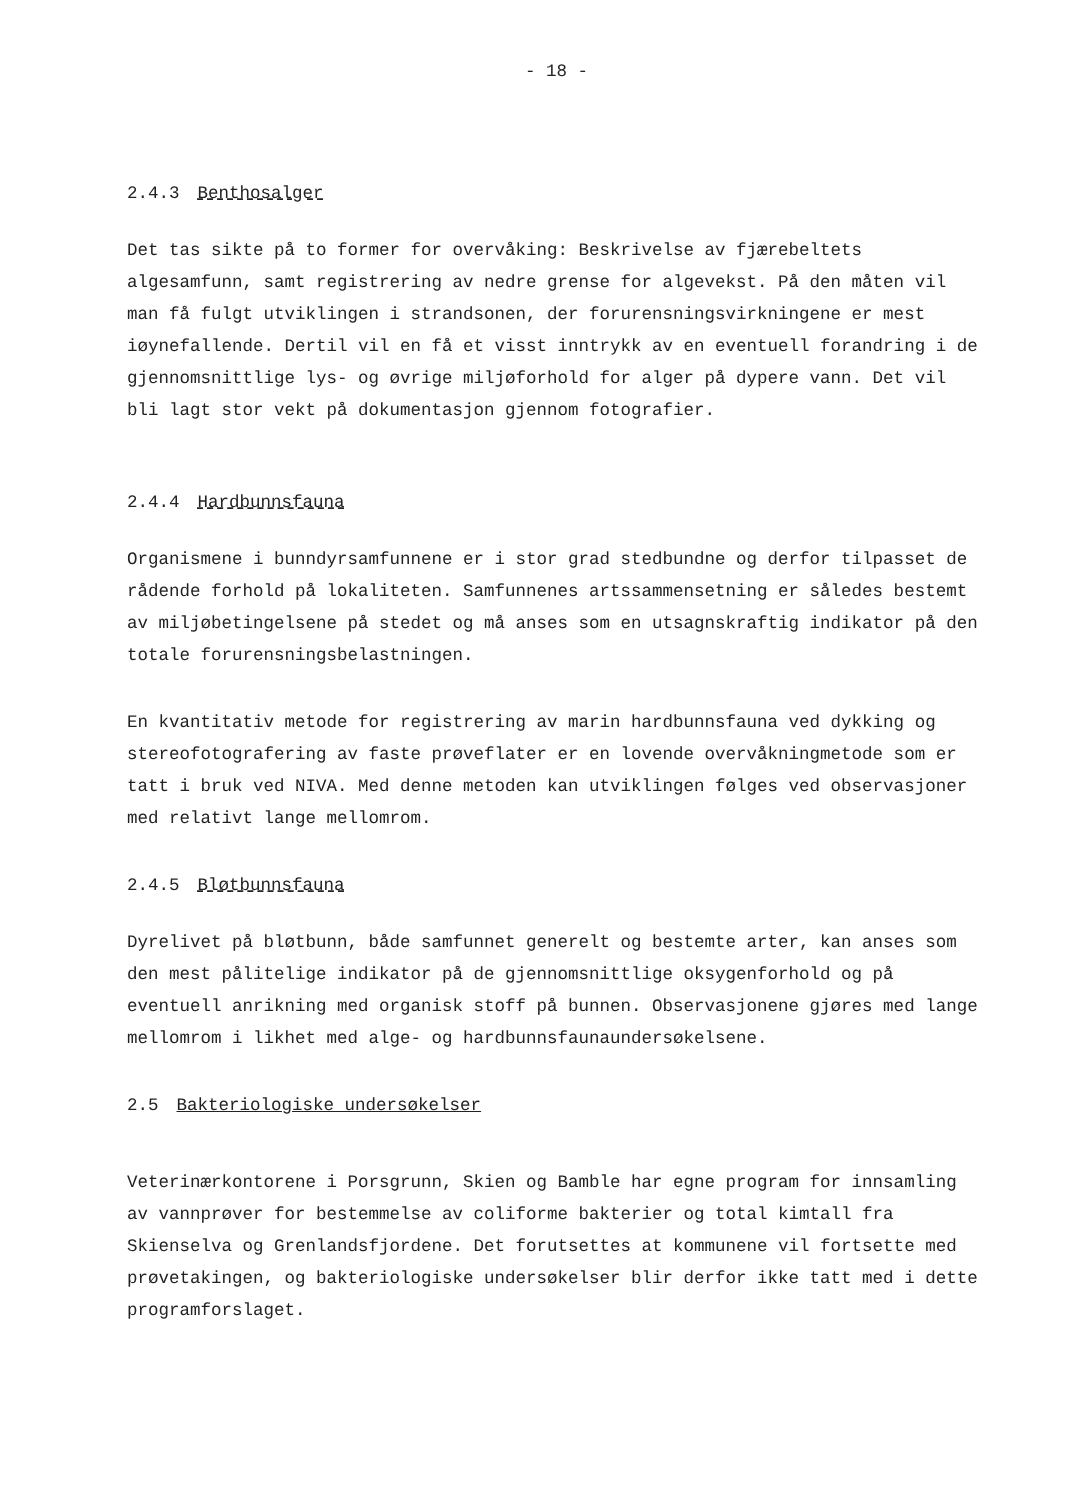- 18 -
2.4.3 Benthosalger
Det tas sikte på to former for overvåking: Beskrivelse av fjærebeltets algesamfunn, samt registrering av nedre grense for algevekst. På den måten vil man få fulgt utviklingen i strandsonen, der forurensningsvirkningene er mest iøynefallende. Dertil vil en få et visst inntrykk av en eventuell forandring i de gjennomsnittlige lys- og øvrige miljøforhold for alger på dypere vann. Det vil bli lagt stor vekt på dokumentasjon gjennom fotografier.
2.4.4 Hardbunnsfauna
Organismene i bunndyrsamfunnene er i stor grad stedbundne og derfor tilpasset de rådende forhold på lokaliteten. Samfunnenes artssammensetning er således bestemt av miljøbetingelsene på stedet og må anses som en utsagnskraftig indikator på den totale forurensningsbelastningen.
En kvantitativ metode for registrering av marin hardbunnsfauna ved dykking og stereofotografering av faste prøveflater er en lovende overvåkningmetode som er tatt i bruk ved NIVA. Med denne metoden kan utviklingen følges ved observasjoner med relativt lange mellomrom.
2.4.5 Bløtbunnsfauna
Dyrelivet på bløtbunn, både samfunnet generelt og bestemte arter, kan anses som den mest pålitelige indikator på de gjennomsnittlige oksygenforhold og på eventuell anrikning med organisk stoff på bunnen. Observasjonene gjøres med lange mellomrom i likhet med alge- og hardbunnsfaunaundersøkelsene.
2.5 Bakteriologiske undersøkelser
Veterinærkontorene i Porsgrunn, Skien og Bamble har egne program for innsamling av vannprøver for bestemmelse av coliforme bakterier og total kimtall fra Skienselva og Grenlandsfjordene. Det forutsettes at kommunene vil fortsette med prøvetakingen, og bakteriologiske undersøkelser blir derfor ikke tatt med i dette programforslaget.